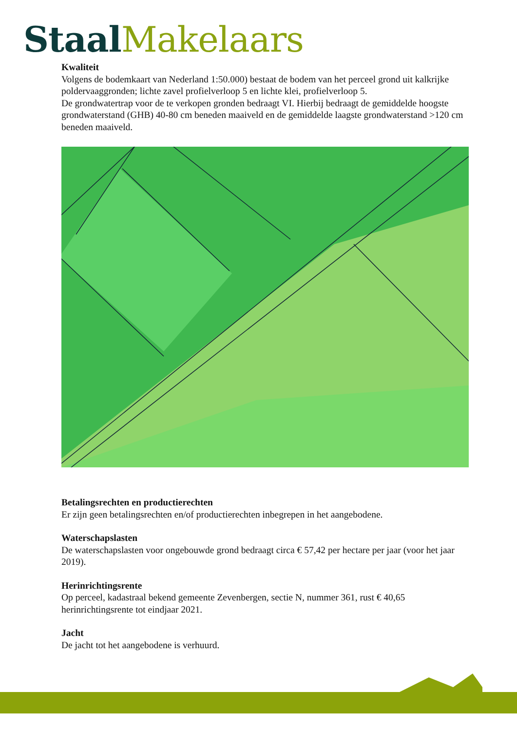Staal Makelaars
Kwaliteit
Volgens de bodemkaart van Nederland 1:50.000) bestaat de bodem van het perceel grond uit kalkrijke poldervaaggronden; lichte zavel profielverloop 5 en lichte klei, profielverloop 5.
De grondwatertrap voor de te verkopen gronden bedraagt VI. Hierbij bedraagt de gemiddelde hoogste grondwaterstand (GHB) 40-80 cm beneden maaiveld en de gemiddelde laagste grondwaterstand >120 cm beneden maaiveld.
Betalingsrechten en productierechten
Er zijn geen betalingsrechten en/of productierechten inbegrepen in het aangebodene.
Waterschapslasten
De waterschapslasten voor ongebouwde grond bedraagt circa € 57,42 per hectare per jaar (voor het jaar 2019).
Herinrichtingsrente
Op perceel, kadastraal bekend gemeente Zevenbergen, sectie N, nummer 361, rust € 40,65 herinrichtingsrente tot eindjaar 2021.
Jacht
De jacht tot het aangebodene is verhuurd.